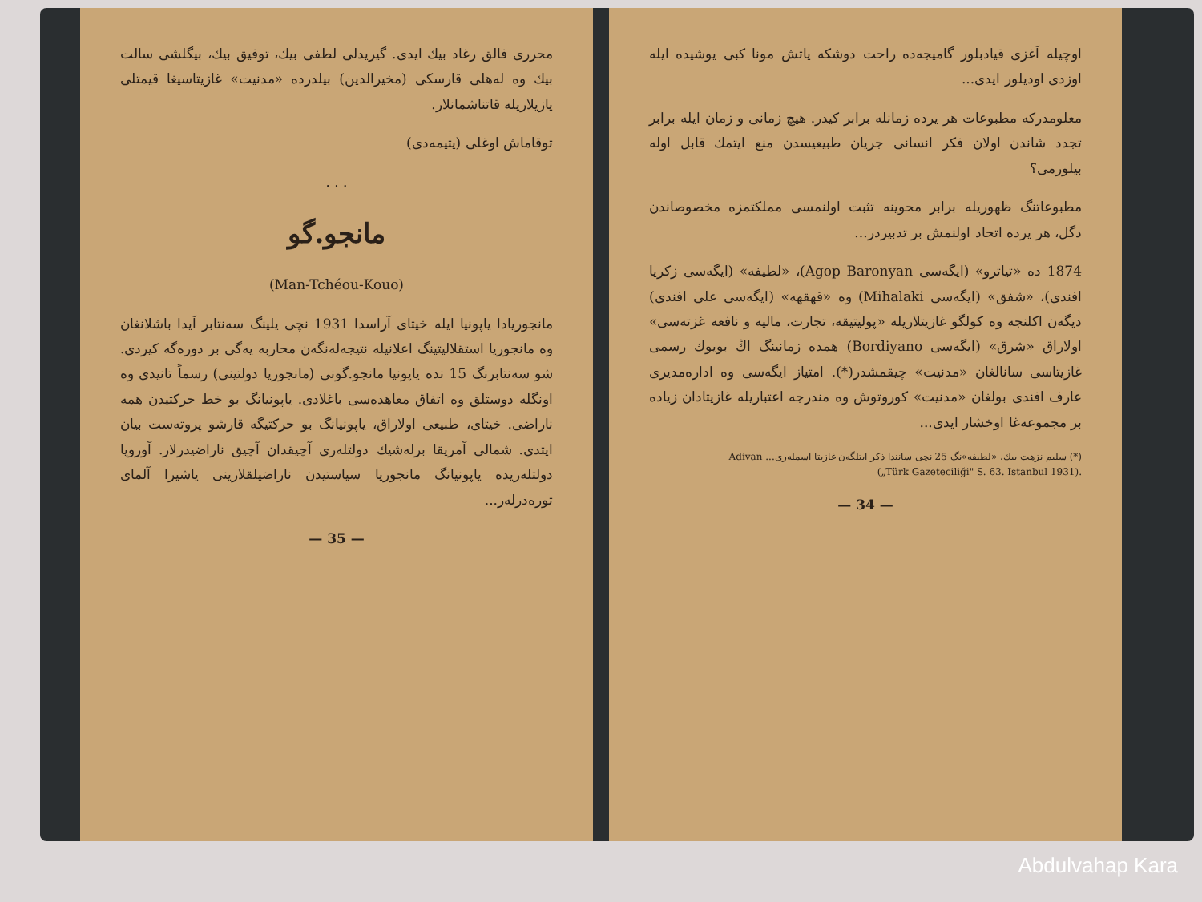محرری فالق رغاد بیك ایدی. گیریدلی لطفی بیك، توفیق بیك، بیگلشی سالت بیك وه لەهلی قارسکی (مخیرالدین) بیلدرده «مدنیت» غازیتاسیغا قیمتلی یازیلاریلە قاتناشمانلار.
توقاماش اوغلی (یتیمەدی)
. . .
مانجو.گو
(Man-Tchéou-Kouo)
مانجوریادا یاپونیا ایلە خیتای آراسدا 1931 نچی یلینگ سەنتابر آیدا باشلانغان وە مانجوریا استقلالیتینگ اعلانیلە نتیجەلەنگەن محاربە یەگی بر دوره‌گە کیردی. شو سەنتابرنگ 15 نده یاپونیا مانجو.گونی (مانجوریا دولتینی) رسماً تانیدی وە اونگلە دوستلق وە اتفاق معاهدەسی باغلادی. یاپونیانگ بو خط حرکتیدن همه ناراضی. خیتای، طبیعی اولاراق، یاپونیانگ بو حرکتیگە قارشو پروتەست بیان ایتدی. شمالی آمریقا برلەشیك دولتلەری آچیقدان آچیق ناراضیدرلار. آوروپا دولتلەریدە یاپونیانگ مانجوریا سیاستیدن ناراضیلقلارینی یاشیرا آلمای توره‌درلەر...
— 35 —
اوچیلە آغزی قیادبلور گامیجەدە راحت دوشکە یاتش مونا کبی یوشیدە ایلە اوزدی اودیلور ایدی...
معلومدرکە مطبوعات هر یردە زمانلە برابر کیدر. هیچ زمانی و زمان ایلە برابر تجدد شاندن اولان فکر انسانی جریان طبیعیسدن منع ایتمك قابل اولە بیلورمی؟
مطبوعاتنگ ظهوریلە برابر محوینە تثبت اولنمسی مملکتمزە مخصوصاندن دگل، هر یردە اتحاد اولنمش بر تدبیردر...
1874 دە «تیاترو» (ایگەسی Agop Baronyan)، «لطیفە» (ایگەسی زکریا افندی)، «شفق» (ایگەسی Mihalaki) وە «قهقهە» (ایگەسی علی افندی) دیگەن اکلنجە وە کولگو غازیتلاریلە «پولیتیقە، تجارت، مالیە و نافعە غزتەسی» اولاراق «شرق» (ایگەسی Bordiyano) همدە زمانینگ اڭ بویوك رسمی غازیتاسی سانالغان «مدنیت» چیقمشدر(*). امتیاز ایگەسی وە ادارەمدیری عارف افندی بولغان «مدنیت» کوروتوش وە مندرجە اعتباریلە غازیتادان زیادە بر مجموعەغا اوخشار ایدی...
(*) سلیم نزهت بیك، «لطیفە»نگ 25 نچی سانندا ذکر ایتلگەن غازیتا اسملەری... Adivan
(„Türk Gazeteciliği" S. 63. Istanbul 1931).
— 34 —
Abdulvahap Kara